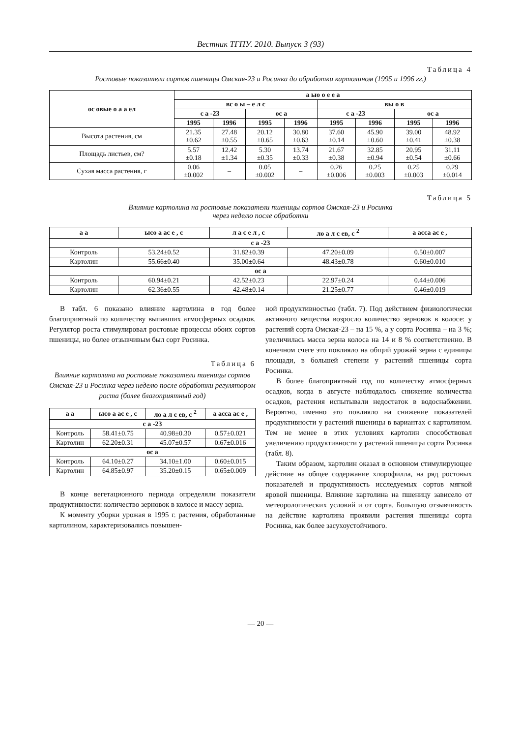Вестник ТГПУ. 2010. Выпуск 3 (93)
Таблица 4
Ростовые показатели сортов пшеницы Омская-23 и Росинка до обработки картолином (1995 и 1996 гг.)
| ос овые о а а ел | а ыо о е е а | | | | | | | |
| --- | --- | --- | --- | --- | --- | --- | --- | --- |
| | вс о ы – е л с | | | | вы о в | | | |
| | с а -23 | | ос а | | с а -23 | | ос а | |
| | 1995 | 1996 | 1995 | 1996 | 1995 | 1996 | 1995 | 1996 |
| Высота растения, см | 21.35 ±0.62 | 27.48 ±0.55 | 20.12 ±0.65 | 30.80 ±0.63 | 37.60 ±0.14 | 45.90 ±0.60 | 39.00 ±0.41 | 48.92 ±0.38 |
| Площадь листьев, см? | 5.57 ±0.18 | 12.42 ±1.34 | 5.30 ±0.35 | 13.74 ±0.33 | 21.67 ±0.38 | 32.85 ±0.94 | 20.95 ±0.54 | 31.11 ±0.66 |
| Сухая масса растения, г | 0.06 ±0.002 | – | 0.05 ±0.002 | – | 0.26 ±0.006 | 0.25 ±0.003 | 0.25 ±0.003 | 0.29 ±0.014 |
Таблица 5
Влияние картолина на ростовые показатели пшеницы сортов Омская-23 и Росинка
через неделю после обработки
| а а | ысо а ас е , с | л а с е л , с | ло а л с ев, с <sup>2</sup> | а асса ас е , |
| --- | --- | --- | --- | --- |
| с а -23 | | | | |
| Контроль | 53.24±0.52 | 31.82±0.39 | 47.20±0.09 | 0.50±0.007 |
| Картолин | 55.66±0.40 | 35.00±0.64 | 48.43±0.78 | 0.60±0.010 |
| ос а | | | | |
| Контроль | 60.94±0.21 | 42.52±0.23 | 22.97±0.24 | 0.44±0.006 |
| Картолин | 62.36±0.55 | 42.48±0.14 | 21.25±0.77 | 0.46±0.019 |
В табл. 6 показано влияние картолина в год более благоприятный по количеству выпавших атмосферных осадков. Регулятор роста стимулировал ростовые процессы обоих сортов пшеницы, но более отзывчивым был сорт Росинка.
Таблица 6
Влияние картолина на ростовые показатели пшеницы сортов Омская-23 и Росинка через неделю после обработки регулятором роста (более благоприятный год)
| а а | ысо а ас е , с | ло а л с ев, с <sup>2</sup> | а асса ас е , |
| --- | --- | --- | --- |
| с а -23 | | | |
| Контроль | 58.41±0.75 | 40.98±0.30 | 0.57±0.021 |
| Картолин | 62.20±0.31 | 45.07±0.57 | 0.67±0.016 |
| ос а | | | |
| Контроль | 64.10±0.27 | 34.10±1.00 | 0.60±0.015 |
| Картолин | 64.85±0.97 | 35.20±0.15 | 0.65±0.009 |
В конце вегетационного периода определяли показатели продуктивности: количество зерновок в колосе и массу зерна.
К моменту уборки урожая в 1995 г. растения, обработанные картолином, характеризовались повышен-
ной продуктивностью (табл. 7). Под действием физиологически активного вещества возросло количество зерновок в колосе: у растений сорта Омская-23 – на 15 %, а у сорта Росинка – на 3 %; увеличилась масса зерна колоса на 14 и 8 % соответственно. В конечном счеге это повлияло на общий урожай зерна с единицы площади, в большей степени у растений пшеницы сорта Росинка.
В более благоприятный год по количеству атмосферных осадков, когда в августе наблюдалось снижение количества осадков, растения испытывали недостаток в водоснабжении. Вероятно, именно это повлияло на снижение показателей продуктивности у растений пшеницы в вариантах с картолином. Тем не менее в этих условиях картолин способствовал увеличению продуктивности у растений пшеницы сорта Росинка (табл. 8).
Таким образом, картолин оказал в основном стимулирующее действие на общее содержание хлорофилла, на ряд ростовых показателей и продуктивность исследуемых сортов мягкой яровой пшеницы. Влияние картолина на пшеницу зависело от метеорологических условий и от сорта. Большую отзывчивость на действие картолина проявили растения пшеницы сорта Росинка, как более засухоустойчивого.
— 20 —